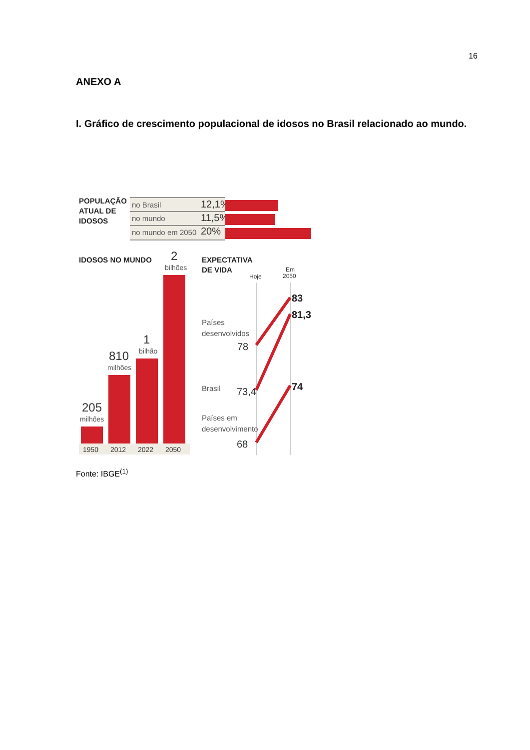16
ANEXO A
I. Gráfico de crescimento populacional de idosos no Brasil relacionado ao mundo.
POPULAÇÃO
ATUAL DE
IDOSOS
no Brasil
12,1%
no mundo
11,5%
no mundo em 2050
20%
IDOSOS NO MUNDO
205
milhões
810
milhões
1
bilhão
2
bilhões
1950
2012
2022
2050
EXPECTATIVA
DE VIDA
Hoje
Em
2050
Países
desenvolvidos
78
Brasil
73,4
Países em
desenvolvimento
68
83
81,3
74
Fonte: IBGE<sup>(1)</sup>